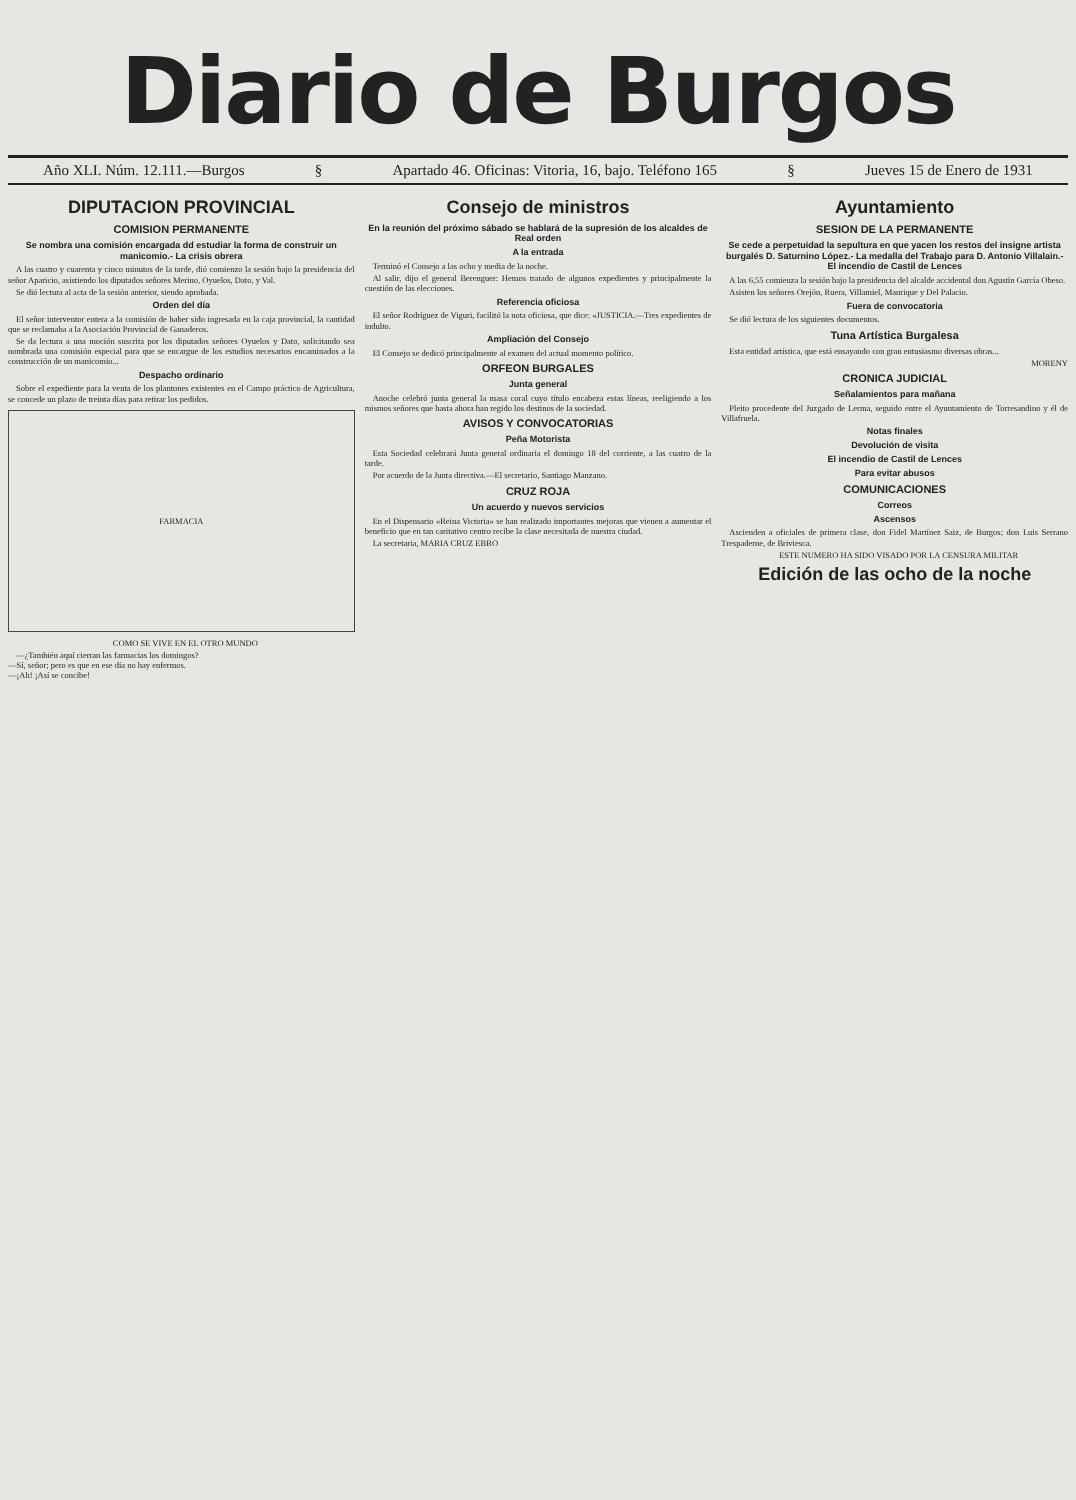Diario de Burgos
Año XLI. Núm. 12.111.—Burgos § Apartado 46. Oficinas: Vitoria, 16, bajo. Teléfono 165 § Jueves 15 de Enero de 1931
DIPUTACION PROVINCIAL
COMISION PERMANENTE
Se nombra una comisión encargada dd estudiar la forma de construir un manicomio.- La crisis obrera
A las cuatro y cuarenta y cinco minutos de la tarde, dió comienzo la sesión bajo la presidencia del señor Aparicio, asistiendo los diputados señores Merino, Oyuelos, Dato, y Val.
Se dió lectura al acta de la sesión anterior, siendo aprobada.
Orden del día
El señor interventor entera a la comisión de haber sido ingresada en la caja provincial, la cantidad que se reclamaba a la Asociación Provincial de Ganaderos.
Se da lectura a una moción suscrita por los diputados señores Oyuelos y Dato, solicitando sea nombrada una comisión especial para que se encargue de los estudios necesarios encaminados a la construcción de un manicomio...
Despacho ordinario
Sobre el expediente para la venta de los plantones existentes en el Campo práctico de Agricultura, se concede un plazo de treinta días para retirar los pedidos.
FARMACIA
COMO SE VIVE EN EL OTRO MUNDO
—¿También aquí cierran las farmacias los domingos?
—Sí, señor; pero es que en ese día no hay enfermos.
—¡Ah! ¡Así se concibe!
Consejo de ministros
En la reunión del próximo sábado se hablará de la supresión de los alcaldes de Real orden
A la entrada
Terminó el Consejo a las ocho y media de la noche.
Al salir, dijo el general Berenguer: Hemos tratado de algunos expedientes y principalmente la cuestión de las elecciones.
Referencia oficiosa
El señor Rodríguez de Viguri, facilitó la nota oficiosa, que dice: «JUSTICIA.—Tres expedientes de indulto.
Ampliación del Consejo
El Consejo se dedicó principalmente al examen del actual momento político.
ORFEON BURGALES
Junta general
Anoche celebró junta general la masa coral cuyo título encabeza estas líneas, reeligiendo a los mismos señores que hasta ahora han regido los destinos de la sociedad.
AVISOS Y CONVOCATORIAS
Peña Motorista
Esta Sociedad celebrará Junta general ordinaria el domingo 18 del corriente, a las cuatro de la tarde.
Por acuerdo de la Junta directiva.—El secretario, Santiago Manzano.
CRUZ ROJA
Un acuerdo y nuevos servicios
En el Dispensario «Reina Victoria» se han realizado importantes mejoras que vienen a aumentar el beneficio que en tan caritativo centro recibe la clase necesitada de nuestra ciudad.
La secretaria, MARIA CRUZ EBRO
Ayuntamiento
SESION DE LA PERMANENTE
Se cede a perpetuidad la sepultura en que yacen los restos del insigne artista burgalés D. Saturnino López.- La medalla del Trabajo para D. Antonio Villalain.- El incendio de Castil de Lences
A las 6,55 comienza la sesión bajo la presidencia del alcalde accidental don Agustín García Obeso.
Asisten los señores Orejón, Ruera, Villamiel, Manrique y Del Palacio.
Fuera de convocatoria
Se dió lectura de los siguientes documentos.
Tuna Artística Burgalesa
Esta entidad artística, que está ensayando con gran entusiasmo diversas obras...
MORENY
CRONICA JUDICIAL
Señalamientos para mañana
Pleito procedente del Juzgado de Lerma, seguido entre el Ayuntamiento de Torresandino y él de Villafruela.
Notas finales
Devolución de visita
El incendio de Castil de Lences
Para evitar abusos
COMUNICACIONES
Correos
Ascensos
Ascienden a oficiales de primera clase, don Fidel Martínez Saiz, de Burgos; don Luis Serrano Trespaderne, de Briviesca.
ESTE NUMERO HA SIDO VISADO POR LA CENSURA MILITAR
Edición de las ocho de la noche